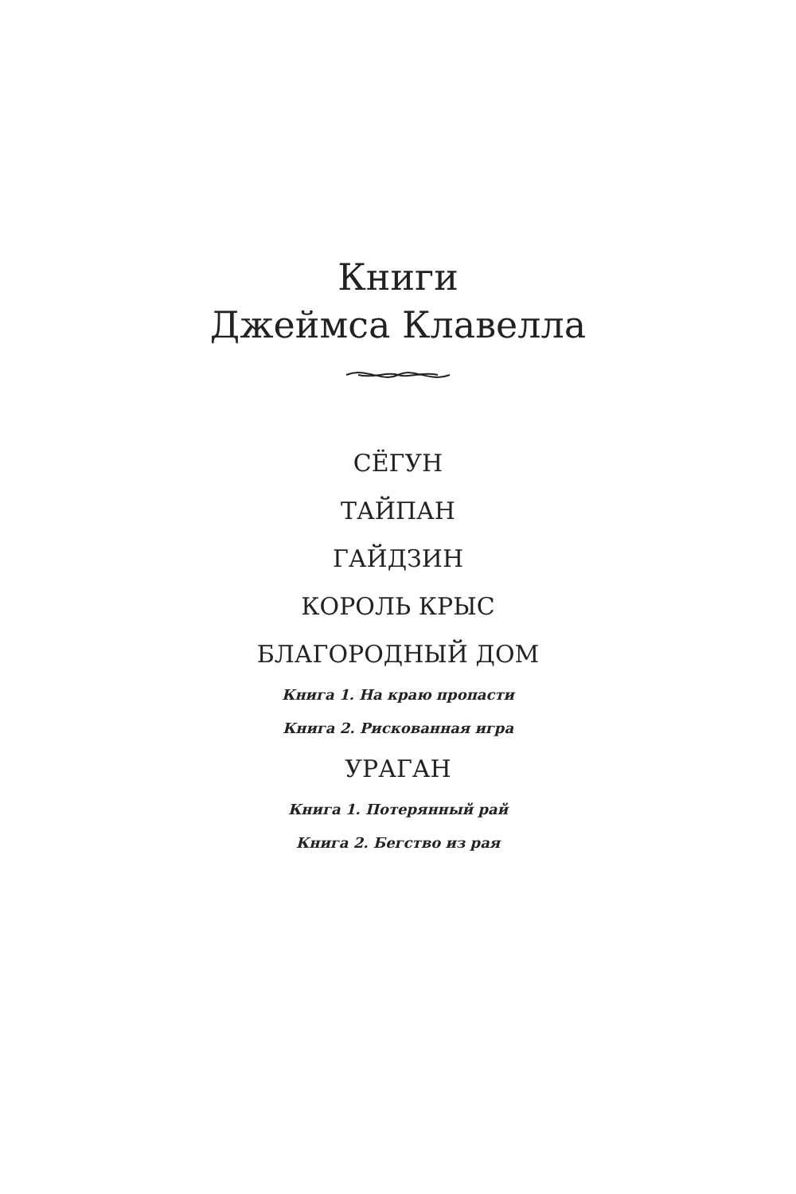Книги
Джеймса Клавелла
СЁГУН
ТАЙПАН
ГАЙДЗИН
КОРОЛЬ КРЫС
БЛАГОРОДНЫЙ ДОМ
Книга 1. На краю пропасти
Книга 2. Рискованная игра
УРАГАН
Книга 1. Потерянный рай
Книга 2. Бегство из рая